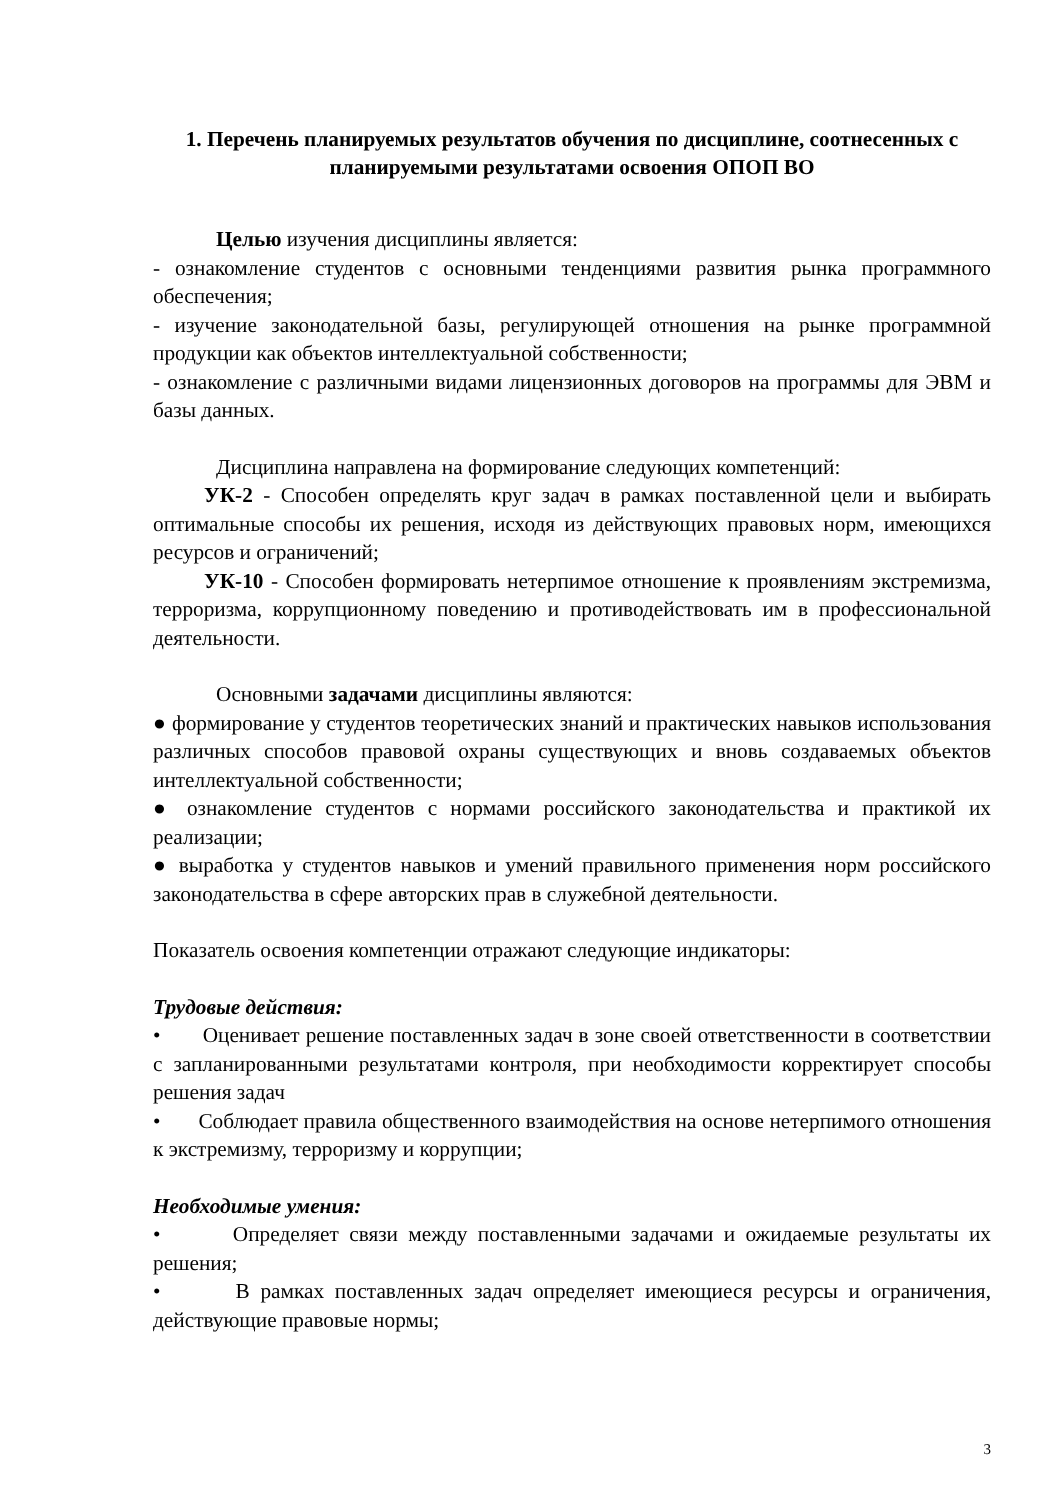1. Перечень планируемых результатов обучения по дисциплине, соотнесенных с планируемыми результатами освоения ОПОП ВО
Целью изучения дисциплины является:
- ознакомление студентов с основными тенденциями развития рынка программного обеспечения;
- изучение законодательной базы, регулирующей отношения на рынке программной продукции как объектов интеллектуальной собственности;
- ознакомление с различными видами лицензионных договоров на программы для ЭВМ и базы данных.
Дисциплина направлена на формирование следующих компетенций:
УК-2 - Способен определять круг задач в рамках поставленной цели и выбирать оптимальные способы их решения, исходя из действующих правовых норм, имеющихся ресурсов и ограничений;
УК-10 - Способен формировать нетерпимое отношение к проявлениям экстремизма, терроризма, коррупционному поведению и противодействовать им в профессиональной деятельности.
Основными задачами дисциплины являются:
● формирование у студентов теоретических знаний и практических навыков использования различных способов правовой охраны существующих и вновь создаваемых объектов интеллектуальной собственности;
● ознакомление студентов с нормами российского законодательства и практикой их реализации;
● выработка у студентов навыков и умений правильного применения норм российского законодательства в сфере авторских прав в служебной деятельности.
Показатель освоения компетенции отражают следующие индикаторы:
Трудовые действия:
• Оценивает решение поставленных задач в зоне своей ответственности в соответствии с запланированными результатами контроля, при необходимости корректирует способы решения задач
• Соблюдает правила общественного взаимодействия на основе нетерпимого отношения к экстремизму, терроризму и коррупции;
Необходимые умения:
• Определяет связи между поставленными задачами и ожидаемые результаты их решения;
• В рамках поставленных задач определяет имеющиеся ресурсы и ограничения, действующие правовые нормы;
3